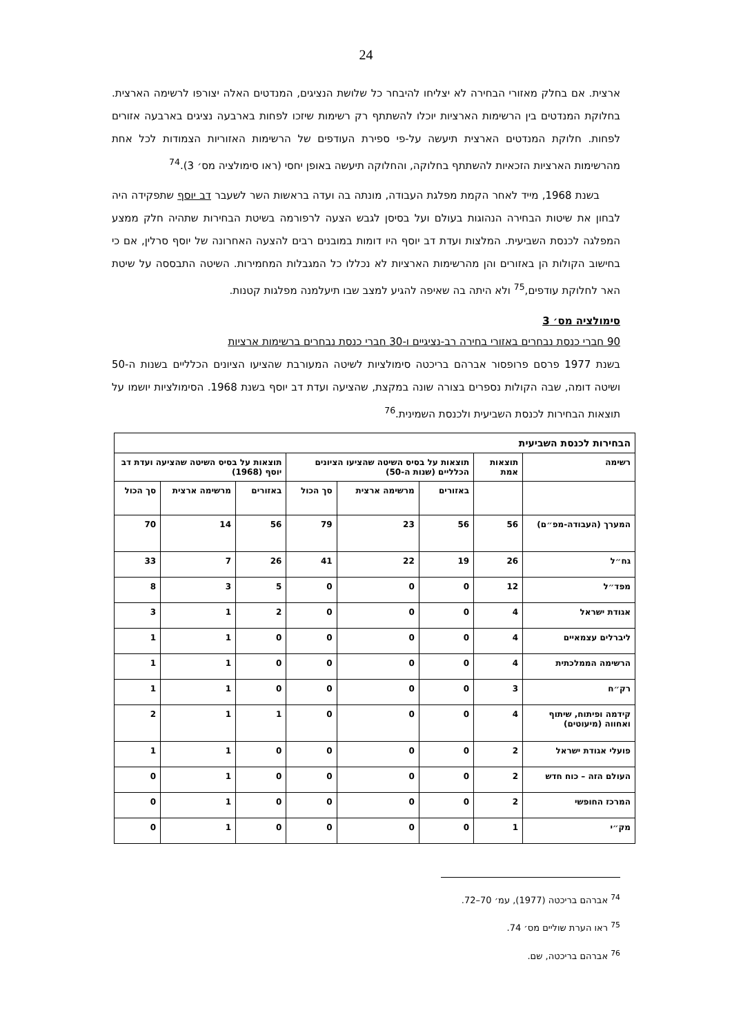24
ארצית. אם בחלק מאזורי הבחירה לא יצליחו להיבחר כל שלושת הנציגים, המנדטים האלה יצורפו לרשימה הארצית. בחלוקת המנדטים בין הרשימות הארציות יוכלו להשתתף רק רשימות שיזכו לפחות בארבעה נציגים בארבעה אזורים לפחות. חלוקת המנדטים הארצית תיעשה על-פי ספירת העודפים של הרשימות האזוריות הצמודות לכל אחת מהרשימות הארציות הזכאיות להשתתף בחלוקה, והחלוקה תיעשה באופן יחסי (ראו סימולציה מס׳ 3).<sup>74</sup>
בשנת 1968, מייד לאחר הקמת מפלגת העבודה, מונתה בה ועדה בראשות השר לשעבר דב יוסף שתפקידה היה לבחון את שיטות הבחירה הנהוגות בעולם ועל בסיסן לגבש הצעה לרפורמה בשיטת הבחירות שתהיה חלק ממצע המפלגה לכנסת השביעית. המלצות ועדת דב יוסף היו דומות במובנים רבים להצעה האחרונה של יוסף סרלין, אם כי בחישוב הקולות הן באזורים והן מהרשימות הארציות לא נכללו כל המגבלות המחמירות. השיטה התבססה על שיטת האר לחלוקת עודפים,<sup>75</sup> ולא היתה בה שאיפה להגיע למצב שבו תיעלמנה מפלגות קטנות.
סימולציה מס׳ 3
90 חברי כנסת נבחרים באזורי בחירה רב-נציגיים ו-30 חברי כנסת נבחרים ברשימות ארציות
בשנת 1977 פרסם פרופסור אברהם בריכטה סימולציות לשיטה המעורבת שהציעו הציונים הכלליים בשנות ה-50 ושיטה דומה, שבה הקולות נספרים בצורה שונה במקצת, שהציעה ועדת דב יוסף בשנת 1968. הסימולציות יושמו על תוצאות הבחירות לכנסת השביעית ולכנסת השמינית.<sup>76</sup>
| הבחירות לכנסת השביעית | | | | | | | |
| --- | --- | --- | --- | --- | --- | --- | --- |
| רשימה | תוצאות אמת | תוצאות על בסיס השיטה שהציעו הציונים הכלליים (שנות ה-50) | | | תוצאות על בסיס השיטה שהציעה ועדת דב יוסף (1968) | | |
| | | באזורים | מרשימה ארצית | סך הכול | באזורים | מרשימה ארצית | סך הכול |
| המערך (העבודה-מפ״ם) | 56 | 56 | 23 | 79 | 56 | 14 | 70 |
| גח״ל | 26 | 19 | 22 | 41 | 26 | 7 | 33 |
| מפד״ל | 12 | 0 | 0 | 0 | 5 | 3 | 8 |
| אגודת ישראל | 4 | 0 | 0 | 0 | 2 | 1 | 3 |
| ליברלים עצמאיים | 4 | 0 | 0 | 0 | 0 | 1 | 1 |
| הרשימה הממלכתית | 4 | 0 | 0 | 0 | 0 | 1 | 1 |
| רק״ח | 3 | 0 | 0 | 0 | 0 | 1 | 1 |
| קידמה ופיתוח, שיתוף ואחווה (מיעוטים) | 4 | 0 | 0 | 0 | 1 | 1 | 2 |
| פועלי אגודת ישראל | 2 | 0 | 0 | 0 | 0 | 1 | 1 |
| העולם הזה – כוח חדש | 2 | 0 | 0 | 0 | 0 | 1 | 0 |
| המרכז החופשי | 2 | 0 | 0 | 0 | 0 | 1 | 0 |
| מק״י | 1 | 0 | 0 | 0 | 0 | 1 | 0 |
<sup>74</sup> אברהם בריכטה (1977), עמ׳ 70–72.
<sup>75</sup> ראו הערת שוליים מס׳ 74.
<sup>76</sup> אברהם בריכטה, שם.